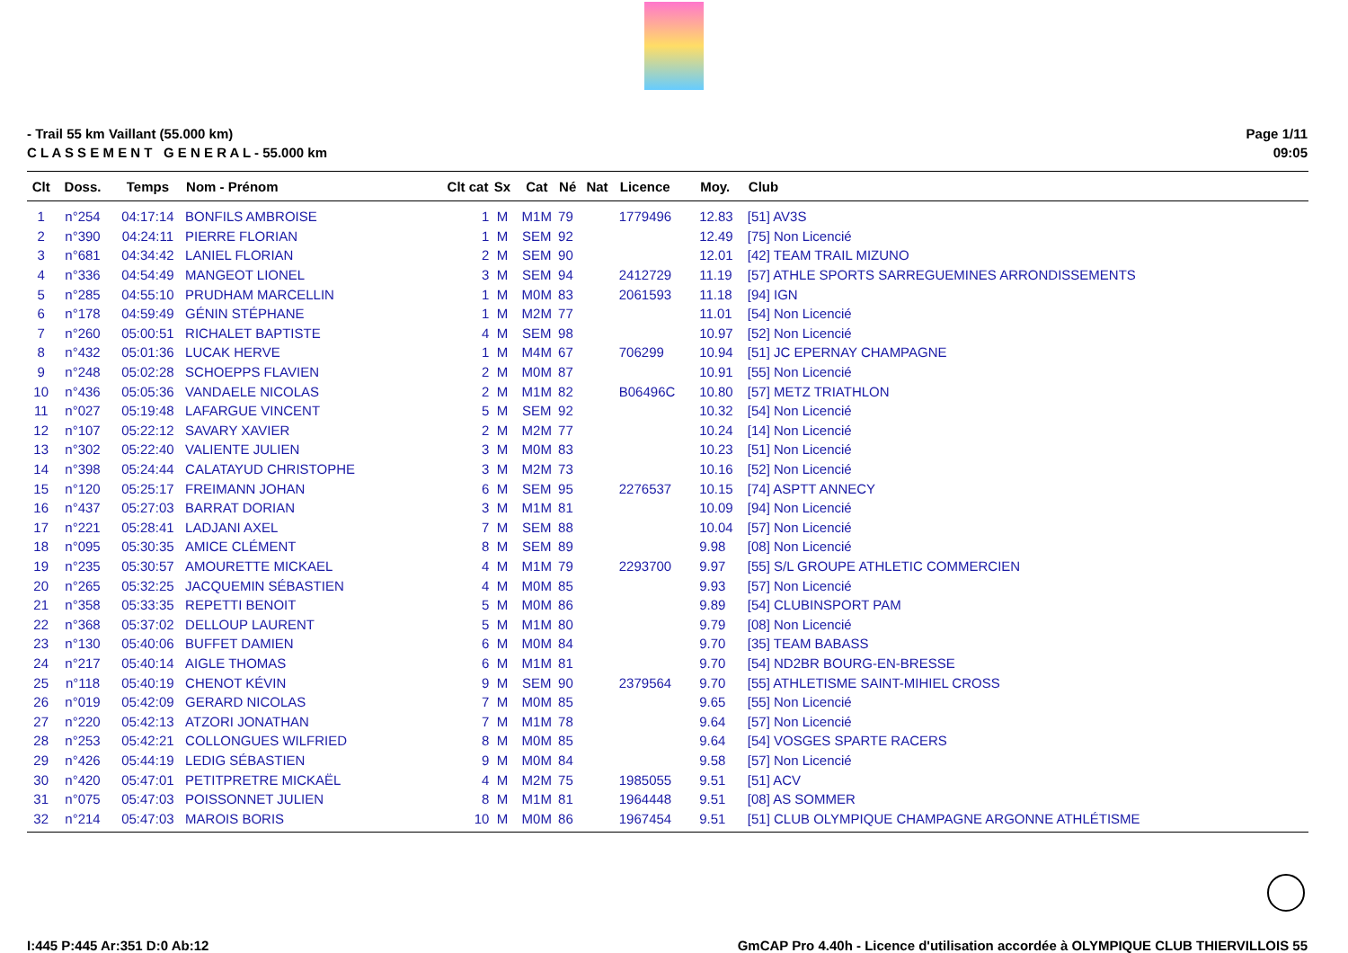- Trail 55 km Vaillant (55.000 km)
C L A S S E M E N T G E N E R A L - 55.000 km
Page 1/11
09:05
| Clt | Doss. | Temps | Nom - Prénom | Clt cat | Sx | Cat | Né | Nat | Licence | Moy. | Club |
| --- | --- | --- | --- | --- | --- | --- | --- | --- | --- | --- | --- |
| 1 | n°254 | 04:17:14 | BONFILS AMBROISE | 1 | M | M1M | 79 | | 1779496 | 12.83 | [51] AV3S |
| 2 | n°390 | 04:24:11 | PIERRE FLORIAN | 1 | M | SEM | 92 | | | 12.49 | [75] Non Licencié |
| 3 | n°681 | 04:34:42 | LANIEL FLORIAN | 2 | M | SEM | 90 | | | 12.01 | [42] TEAM TRAIL MIZUNO |
| 4 | n°336 | 04:54:49 | MANGEOT LIONEL | 3 | M | SEM | 94 | | 2412729 | 11.19 | [57] ATHLE SPORTS SARREGUEMINES ARRONDISSEMENTS |
| 5 | n°285 | 04:55:10 | PRUDHAM MARCELLIN | 1 | M | M0M | 83 | | 2061593 | 11.18 | [94] IGN |
| 6 | n°178 | 04:59:49 | GÉNIN STÉPHANE | 1 | M | M2M | 77 | | | 11.01 | [54] Non Licencié |
| 7 | n°260 | 05:00:51 | RICHALET BAPTISTE | 4 | M | SEM | 98 | | | 10.97 | [52] Non Licencié |
| 8 | n°432 | 05:01:36 | LUCAK HERVE | 1 | M | M4M | 67 | | 706299 | 10.94 | [51] JC EPERNAY CHAMPAGNE |
| 9 | n°248 | 05:02:28 | SCHOEPPS FLAVIEN | 2 | M | M0M | 87 | | | 10.91 | [55] Non Licencié |
| 10 | n°436 | 05:05:36 | VANDAELE NICOLAS | 2 | M | M1M | 82 | | B06496C | 10.80 | [57] METZ TRIATHLON |
| 11 | n°027 | 05:19:48 | LAFARGUE VINCENT | 5 | M | SEM | 92 | | | 10.32 | [54] Non Licencié |
| 12 | n°107 | 05:22:12 | SAVARY XAVIER | 2 | M | M2M | 77 | | | 10.24 | [14] Non Licencié |
| 13 | n°302 | 05:22:40 | VALIENTE JULIEN | 3 | M | M0M | 83 | | | 10.23 | [51] Non Licencié |
| 14 | n°398 | 05:24:44 | CALATAYUD CHRISTOPHE | 3 | M | M2M | 73 | | | 10.16 | [52] Non Licencié |
| 15 | n°120 | 05:25:17 | FREIMANN JOHAN | 6 | M | SEM | 95 | | 2276537 | 10.15 | [74] ASPTT ANNECY |
| 16 | n°437 | 05:27:03 | BARRAT DORIAN | 3 | M | M1M | 81 | | | 10.09 | [94] Non Licencié |
| 17 | n°221 | 05:28:41 | LADJANI AXEL | 7 | M | SEM | 88 | | | 10.04 | [57] Non Licencié |
| 18 | n°095 | 05:30:35 | AMICE CLÉMENT | 8 | M | SEM | 89 | | | 9.98 | [08] Non Licencié |
| 19 | n°235 | 05:30:57 | AMOURETTE MICKAEL | 4 | M | M1M | 79 | | 2293700 | 9.97 | [55] S/L GROUPE ATHLETIC COMMERCIEN |
| 20 | n°265 | 05:32:25 | JACQUEMIN SÉBASTIEN | 4 | M | M0M | 85 | | | 9.93 | [57] Non Licencié |
| 21 | n°358 | 05:33:35 | REPETTI BENOIT | 5 | M | M0M | 86 | | | 9.89 | [54] CLUBINSPORT PAM |
| 22 | n°368 | 05:37:02 | DELLOUP LAURENT | 5 | M | M1M | 80 | | | 9.79 | [08] Non Licencié |
| 23 | n°130 | 05:40:06 | BUFFET DAMIEN | 6 | M | M0M | 84 | | | 9.70 | [35] TEAM BABASS |
| 24 | n°217 | 05:40:14 | AIGLE THOMAS | 6 | M | M1M | 81 | | | 9.70 | [54] ND2BR BOURG-EN-BRESSE |
| 25 | n°118 | 05:40:19 | CHENOT KÉVIN | 9 | M | SEM | 90 | | 2379564 | 9.70 | [55] ATHLETISME SAINT-MIHIEL CROSS |
| 26 | n°019 | 05:42:09 | GERARD NICOLAS | 7 | M | M0M | 85 | | | 9.65 | [55] Non Licencié |
| 27 | n°220 | 05:42:13 | ATZORI JONATHAN | 7 | M | M1M | 78 | | | 9.64 | [57] Non Licencié |
| 28 | n°253 | 05:42:21 | COLLONGUES WILFRIED | 8 | M | M0M | 85 | | | 9.64 | [54] VOSGES SPARTE RACERS |
| 29 | n°426 | 05:44:19 | LEDIG SÉBASTIEN | 9 | M | M0M | 84 | | | 9.58 | [57] Non Licencié |
| 30 | n°420 | 05:47:01 | PETITPRETRE MICKAËL | 4 | M | M2M | 75 | | 1985055 | 9.51 | [51] ACV |
| 31 | n°075 | 05:47:03 | POISSONNET JULIEN | 8 | M | M1M | 81 | | 1964448 | 9.51 | [08] AS SOMMER |
| 32 | n°214 | 05:47:03 | MAROIS BORIS | 10 | M | M0M | 86 | | 1967454 | 9.51 | [51] CLUB OLYMPIQUE CHAMPAGNE ARGONNE ATHLÉTISME |
I:445 P:445 Ar:351 D:0 Ab:12 GmCAP Pro 4.40h - Licence d'utilisation accordée à OLYMPIQUE CLUB THIERVILLOIS 55